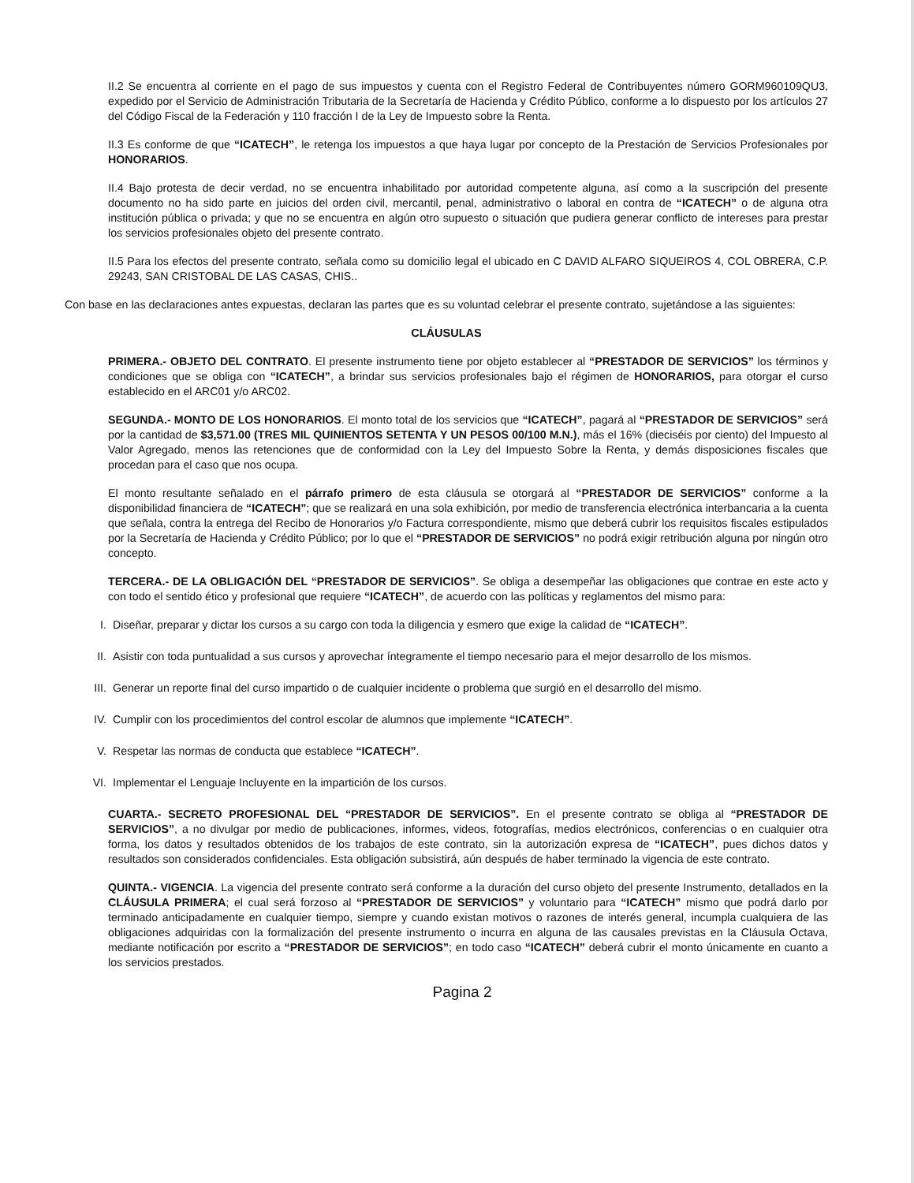II.2 Se encuentra al corriente en el pago de sus impuestos y cuenta con el Registro Federal de Contribuyentes número GORM960109QU3, expedido por el Servicio de Administración Tributaria de la Secretaría de Hacienda y Crédito Público, conforme a lo dispuesto por los artículos 27 del Código Fiscal de la Federación y 110 fracción I de la Ley de Impuesto sobre la Renta.
II.3 Es conforme de que “ICATECH”, le retenga los impuestos a que haya lugar por concepto de la Prestación de Servicios Profesionales por HONORARIOS.
II.4 Bajo protesta de decir verdad, no se encuentra inhabilitado por autoridad competente alguna, así como a la suscripción del presente documento no ha sido parte en juicios del orden civil, mercantil, penal, administrativo o laboral en contra de “ICATECH” o de alguna otra institución pública o privada; y que no se encuentra en algún otro supuesto o situación que pudiera generar conflicto de intereses para prestar los servicios profesionales objeto del presente contrato.
II.5 Para los efectos del presente contrato, señala como su domicilio legal el ubicado en C DAVID ALFARO SIQUEIROS 4, COL OBRERA, C.P. 29243, SAN CRISTOBAL DE LAS CASAS, CHIS..
Con base en las declaraciones antes expuestas, declaran las partes que es su voluntad celebrar el presente contrato, sujetándose a las siguientes:
CLÁUSULAS
PRIMERA.- OBJETO DEL CONTRATO. El presente instrumento tiene por objeto establecer al “PRESTADOR DE SERVICIOS” los términos y condiciones que se obliga con “ICATECH”, a brindar sus servicios profesionales bajo el régimen de HONORARIOS, para otorgar el curso establecido en el ARC01 y/o ARC02.
SEGUNDA.- MONTO DE LOS HONORARIOS. El monto total de los servicios que “ICATECH”, pagará al “PRESTADOR DE SERVICIOS” será por la cantidad de $3,571.00 (TRES MIL QUINIENTOS SETENTA Y UN PESOS 00/100 M.N.), más el 16% (dieciséis por ciento) del Impuesto al Valor Agregado, menos las retenciones que de conformidad con la Ley del Impuesto Sobre la Renta, y demás disposiciones fiscales que procedan para el caso que nos ocupa.
El monto resultante señalado en el párrafo primero de esta cláusula se otorgará al “PRESTADOR DE SERVICIOS” conforme a la disponibilidad financiera de “ICATECH”; que se realizará en una sola exhibición, por medio de transferencia electrónica interbancaria a la cuenta que señala, contra la entrega del Recibo de Honorarios y/o Factura correspondiente, mismo que deberá cubrir los requisitos fiscales estipulados por la Secretaría de Hacienda y Crédito Público; por lo que el “PRESTADOR DE SERVICIOS” no podrá exigir retribución alguna por ningún otro concepto.
TERCERA.- DE LA OBLIGACIÓN DEL “PRESTADOR DE SERVICIOS”. Se obliga a desempeñar las obligaciones que contrae en este acto y con todo el sentido ético y profesional que requiere “ICATECH”, de acuerdo con las políticas y reglamentos del mismo para:
I. Diseñar, preparar y dictar los cursos a su cargo con toda la diligencia y esmero que exige la calidad de “ICATECH”.
II. Asistir con toda puntualidad a sus cursos y aprovechar íntegramente el tiempo necesario para el mejor desarrollo de los mismos.
III. Generar un reporte final del curso impartido o de cualquier incidente o problema que surgió en el desarrollo del mismo.
IV. Cumplir con los procedimientos del control escolar de alumnos que implemente “ICATECH”.
V. Respetar las normas de conducta que establece “ICATECH”.
VI. Implementar el Lenguaje Incluyente en la impartición de los cursos.
CUARTA.- SECRETO PROFESIONAL DEL “PRESTADOR DE SERVICIOS”. En el presente contrato se obliga al “PRESTADOR DE SERVICIOS”, a no divulgar por medio de publicaciones, informes, videos, fotografías, medios electrónicos, conferencias o en cualquier otra forma, los datos y resultados obtenidos de los trabajos de este contrato, sin la autorización expresa de “ICATECH”, pues dichos datos y resultados son considerados confidenciales. Esta obligación subsistirá, aún después de haber terminado la vigencia de este contrato.
QUINTA.- VIGENCIA. La vigencia del presente contrato será conforme a la duración del curso objeto del presente Instrumento, detallados en la CLÁUSULA PRIMERA; el cual será forzoso al “PRESTADOR DE SERVICIOS” y voluntario para “ICATECH” mismo que podrá darlo por terminado anticipadamente en cualquier tiempo, siempre y cuando existan motivos o razones de interés general, incumpla cualquiera de las obligaciones adquiridas con la formalización del presente instrumento o incurra en alguna de las causales previstas en la Cláusula Octava, mediante notificación por escrito a “PRESTADOR DE SERVICIOS”; en todo caso “ICATECH” deberá cubrir el monto únicamente en cuanto a los servicios prestados.
Pagina 2